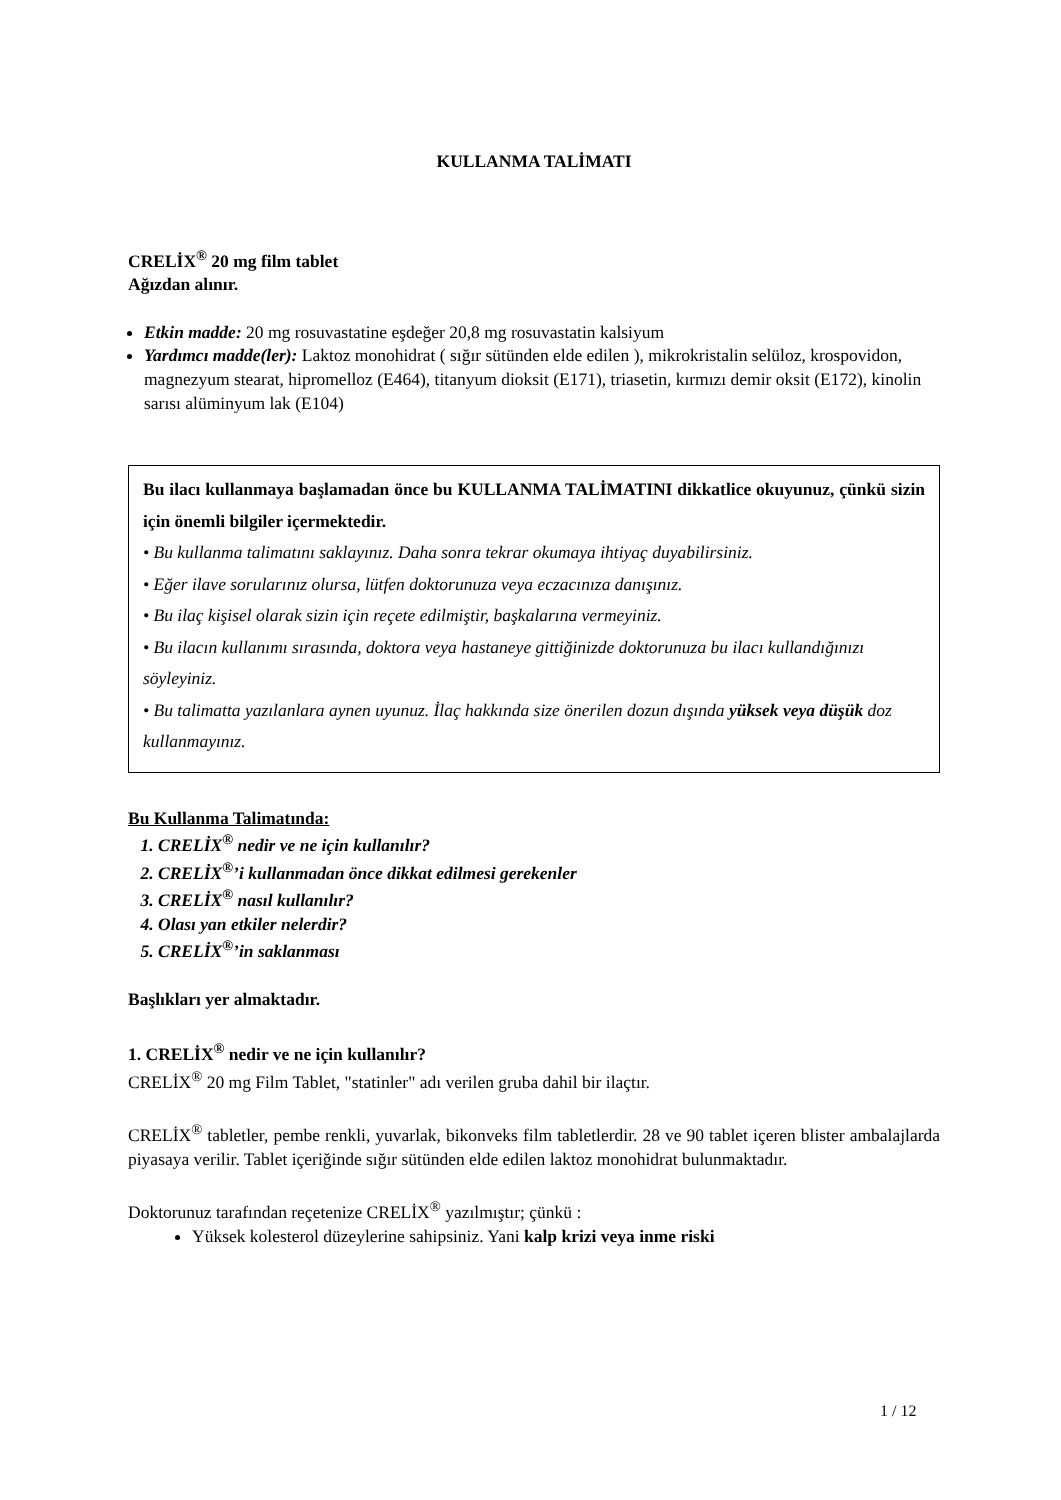KULLANMA TALİMATI
CRELİX<sup>®</sup> 20 mg film tablet
Ağızdan alınır.
Etkin madde: 20 mg rosuvastatine eşdeğer 20,8 mg rosuvastatin kalsiyum
Yardımcı madde(ler): Laktoz monohidrat ( sığır sütünden elde edilen ), mikrokristalin selüloz, krospovidon, magnezyum stearat, hipromelloz (E464), titanyum dioksit (E171), triasetin, kırmızı demir oksit (E172), kinolin sarısı alüminyum lak (E104)
Bu ilacı kullanmaya başlamadan önce bu KULLANMA TALİMATINI dikkatlice okuyunuz, çünkü sizin için önemli bilgiler içermektedir.
• Bu kullanma talimatını saklayınız. Daha sonra tekrar okumaya ihtiyaç duyabilirsiniz.
• Eğer ilave sorularınız olursa, lütfen doktorunuza veya eczacınıza danışınız.
• Bu ilaç kişisel olarak sizin için reçete edilmiştir, başkalarına vermeyiniz.
• Bu ilacın kullanımı sırasında, doktora veya hastaneye gittiğinizde doktorunuza bu ilacı kullandığınızı söyleyiniz.
• Bu talimatta yazılanlara aynen uyunuz. İlaç hakkında size önerilen dozun dışında yüksek veya düşük doz kullanmayınız.
Bu Kullanma Talimatında:
1. CRELİX<sup>®</sup> nedir ve ne için kullanılır?
2. CRELİX<sup>®</sup>’i kullanmadan önce dikkat edilmesi gerekenler
3. CRELİX<sup>®</sup> nasıl kullanılır?
4. Olası yan etkiler nelerdir?
5. CRELİX<sup>®</sup>’in saklanması
Başlıkları yer almaktadır.
1. CRELİX<sup>®</sup> nedir ve ne için kullanılır?
CRELİX<sup>®</sup> 20 mg Film Tablet, "statinler" adı verilen gruba dahil bir ilaçtır.
CRELİX<sup>®</sup> tabletler, pembe renkli, yuvarlak, bikonveks film tabletlerdir. 28 ve 90 tablet içeren blister ambalajlarda piyasaya verilir. Tablet içeriğinde sığır sütünden elde edilen laktoz monohidrat bulunmaktadır.
Doktorunuz tarafından reçetenize CRELİX<sup>®</sup> yazılmıştır; çünkü :
Yüksek kolesterol düzeylerine sahipsiniz. Yani kalp krizi veya inme riski
1 / 12